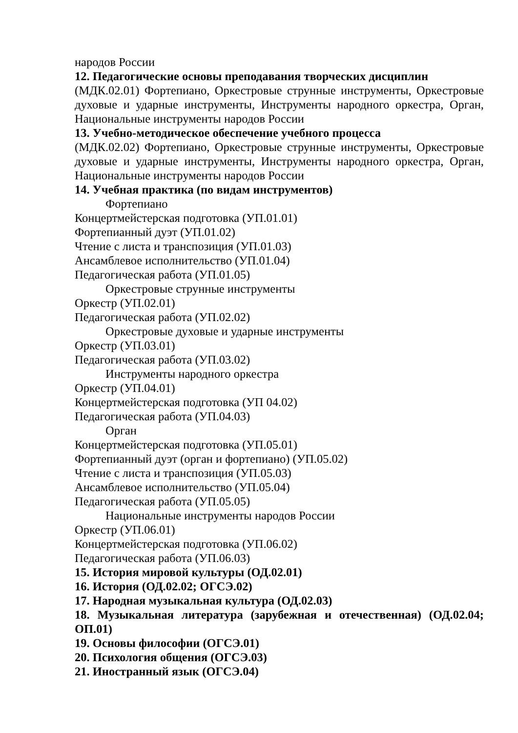народов России
12. Педагогические основы преподавания творческих дисциплин
(МДК.02.01) Фортепиано, Оркестровые струнные инструменты, Оркестровые духовые и ударные инструменты, Инструменты народного оркестра, Орган, Национальные инструменты народов России
13. Учебно-методическое обеспечение учебного процесса
(МДК.02.02) Фортепиано, Оркестровые струнные инструменты, Оркестровые духовые и ударные инструменты, Инструменты народного оркестра, Орган, Национальные инструменты народов России
14. Учебная практика (по видам инструментов)
Фортепиано
Концертмейстерская подготовка (УП.01.01)
Фортепианный дуэт (УП.01.02)
Чтение с листа и транспозиция (УП.01.03)
Ансамблевое исполнительство (УП.01.04)
Педагогическая работа (УП.01.05)
Оркестровые струнные инструменты
Оркестр (УП.02.01)
Педагогическая работа (УП.02.02)
Оркестровые духовые и ударные инструменты
Оркестр (УП.03.01)
Педагогическая работа (УП.03.02)
Инструменты народного оркестра
Оркестр (УП.04.01)
Концертмейстерская подготовка (УП 04.02)
Педагогическая работа (УП.04.03)
Орган
Концертмейстерская подготовка (УП.05.01)
Фортепианный дуэт (орган и фортепиано) (УП.05.02)
Чтение с листа и транспозиция (УП.05.03)
Ансамблевое исполнительство (УП.05.04)
Педагогическая работа (УП.05.05)
Национальные инструменты народов России
Оркестр (УП.06.01)
Концертмейстерская подготовка (УП.06.02)
Педагогическая работа (УП.06.03)
15. История мировой культуры (ОД.02.01)
16. История (ОД.02.02; ОГСЭ.02)
17. Народная музыкальная культура (ОД.02.03)
18. Музыкальная литература (зарубежная и отечественная) (ОД.02.04; ОП.01)
19. Основы философии (ОГСЭ.01)
20. Психология общения (ОГСЭ.03)
21. Иностранный язык (ОГСЭ.04)